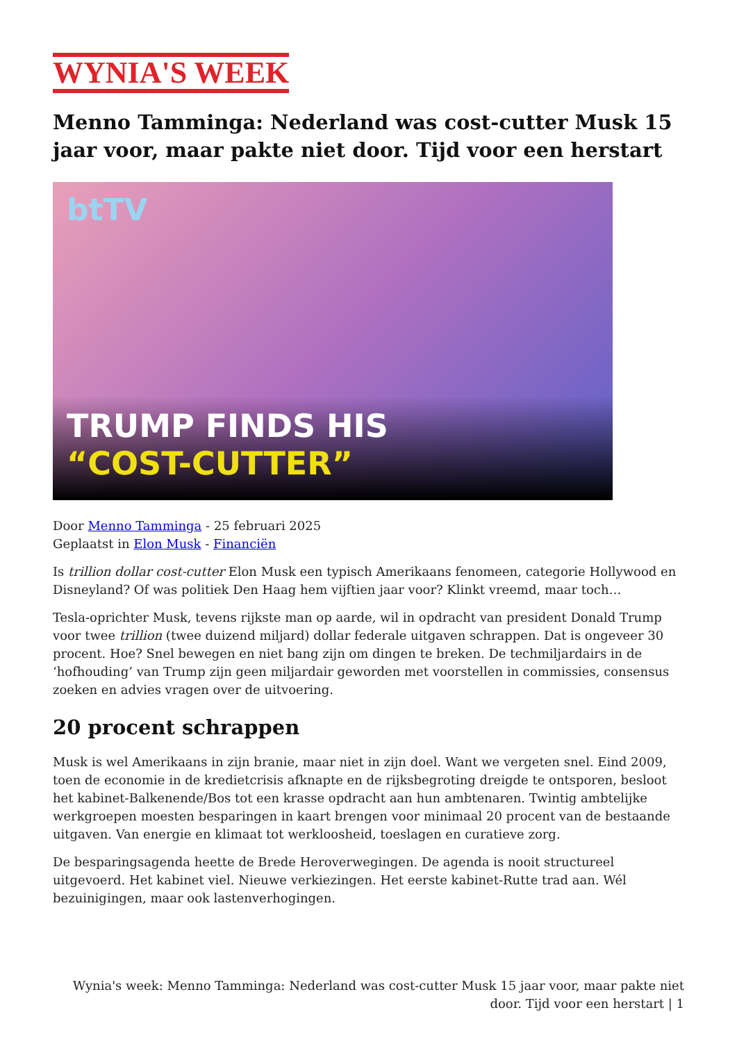WYNIA'S WEEK
Menno Tamminga: Nederland was cost-cutter Musk 15 jaar voor, maar pakte niet door. Tijd voor een herstart
btTV
TRUMP FINDS HIS
“COST-CUTTER”
Door Menno Tamminga - 25 februari 2025
Geplaatst in Elon Musk - Financiën
Is trillion dollar cost-cutter Elon Musk een typisch Amerikaans fenomeen, categorie Hollywood en Disneyland? Of was politiek Den Haag hem vijftien jaar voor? Klinkt vreemd, maar toch…
Tesla-oprichter Musk, tevens rijkste man op aarde, wil in opdracht van president Donald Trump voor twee trillion (twee duizend miljard) dollar federale uitgaven schrappen. Dat is ongeveer 30 procent. Hoe? Snel bewegen en niet bang zijn om dingen te breken. De techmiljardairs in de ‘hofhouding’ van Trump zijn geen miljardair geworden met voorstellen in commissies, consensus zoeken en advies vragen over de uitvoering.
20 procent schrappen
Musk is wel Amerikaans in zijn branie, maar niet in zijn doel. Want we vergeten snel. Eind 2009, toen de economie in de kredietcrisis afknapte en de rijksbegroting dreigde te ontsporen, besloot het kabinet-Balkenende/Bos tot een krasse opdracht aan hun ambtenaren. Twintig ambtelijke werkgroepen moesten besparingen in kaart brengen voor minimaal 20 procent van de bestaande uitgaven. Van energie en klimaat tot werkloosheid, toeslagen en curatieve zorg.
De besparingsagenda heette de Brede Heroverwegingen. De agenda is nooit structureel uitgevoerd. Het kabinet viel. Nieuwe verkiezingen. Het eerste kabinet-Rutte trad aan. Wél bezuinigingen, maar ook lastenverhogingen.
Wynia's week: Menno Tamminga: Nederland was cost-cutter Musk 15 jaar voor, maar pakte niet door. Tijd voor een herstart | 1